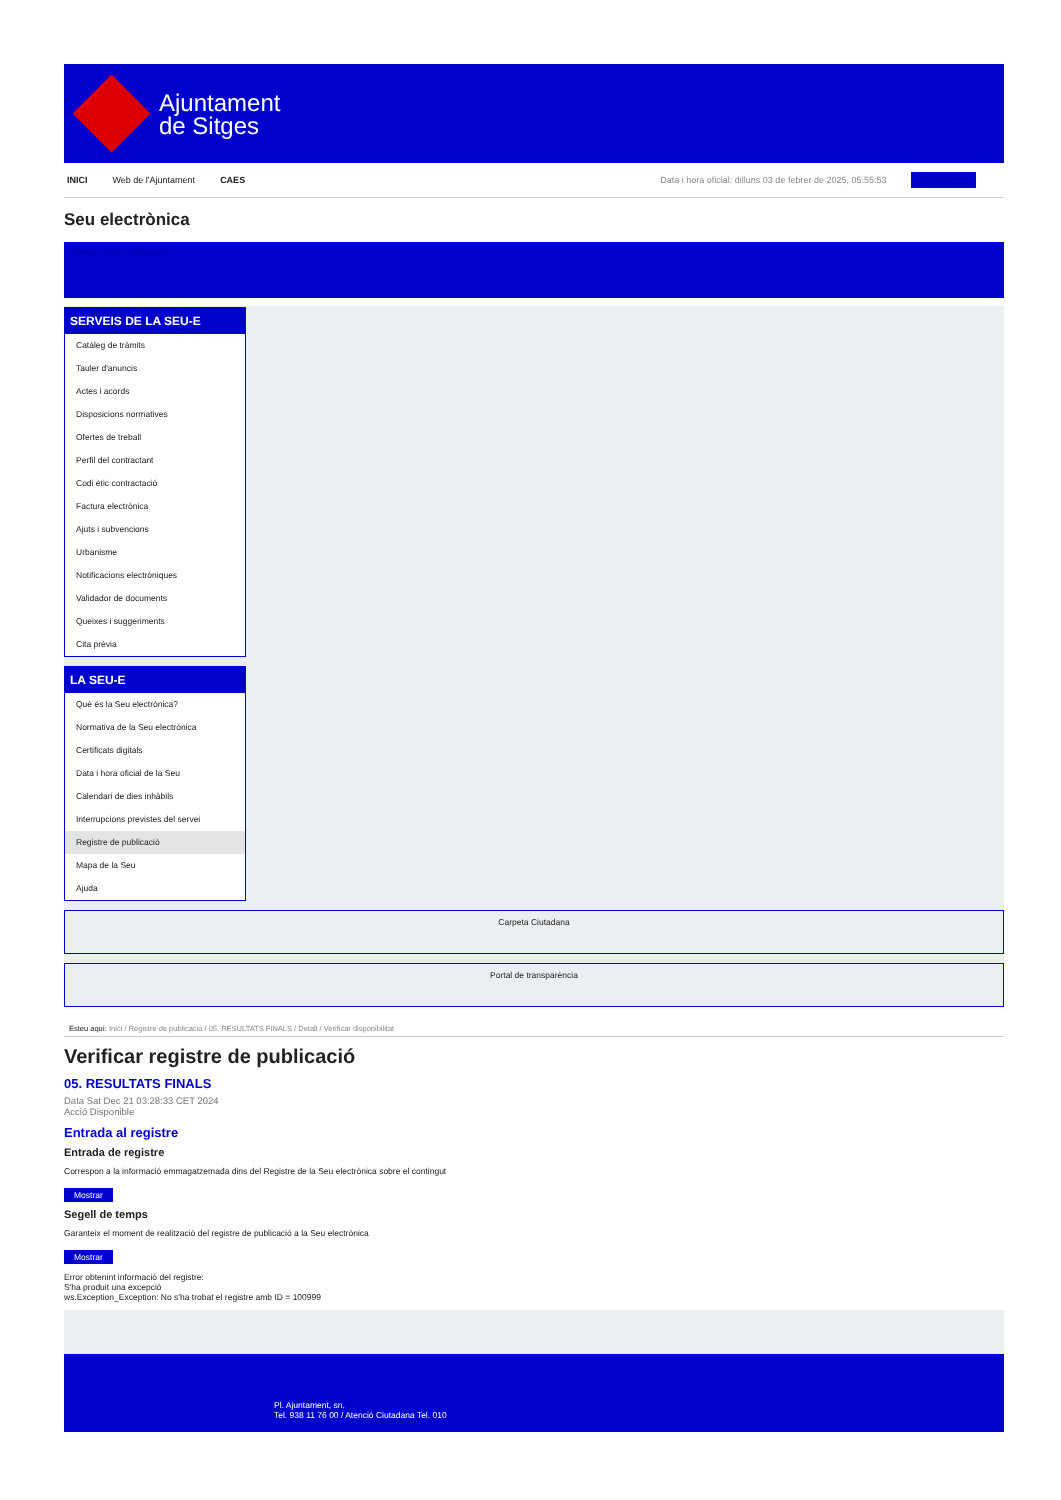Ajuntament
de Sitges
INICI Web de l'Ajuntament CAES Data i hora oficial: dilluns 03 de febrer de 2025, 05:55:53 Sincronitza
Seu electrònica
Obtenir còpia autèntica
SERVEIS DE LA SEU-E
Catàleg de tràmits
Tauler d'anuncis
Actes i acords
Disposicions normatives
Ofertes de treball
Perfil del contractant
Codi ètic contractació
Factura electrònica
Ajuts i subvencions
Urbanisme
Notificacions electròniques
Validador de documents
Queixes i suggeriments
Cita prèvia
LA SEU-E
Què és la Seu electrònica?
Normativa de la Seu electrònica
Certificats digitals
Data i hora oficial de la Seu
Calendari de dies inhàbils
Interrupcions previstes del servei
Registre de publicació
Mapa de la Seu
Ajuda
Carpeta Ciutadana
Portal de transparència
Esteu aquí: Inici / Registre de publicació / 05. RESULTATS FINALS / Detall / Verificar disponibilitat
Verificar registre de publicació
05. RESULTATS FINALS
Data Sat Dec 21 03:28:33 CET 2024
Acció Disponible
Entrada al registre
Entrada de registre
Correspon a la informació emmagatzemada dins del Registre de la Seu electrònica sobre el contingut
Mostrar
Segell de temps
Garanteix el moment de realització del registre de publicació a la Seu electrònica
Mostrar
Error obtenint informació del registre:
S'ha produit una excepció
ws.Exception_Exception: No s'ha trobat el registre amb ID = 100999
Pl. Ajuntament, sn.
Tel. 938 11 76 00 / Atenció Ciutadana Tel. 010